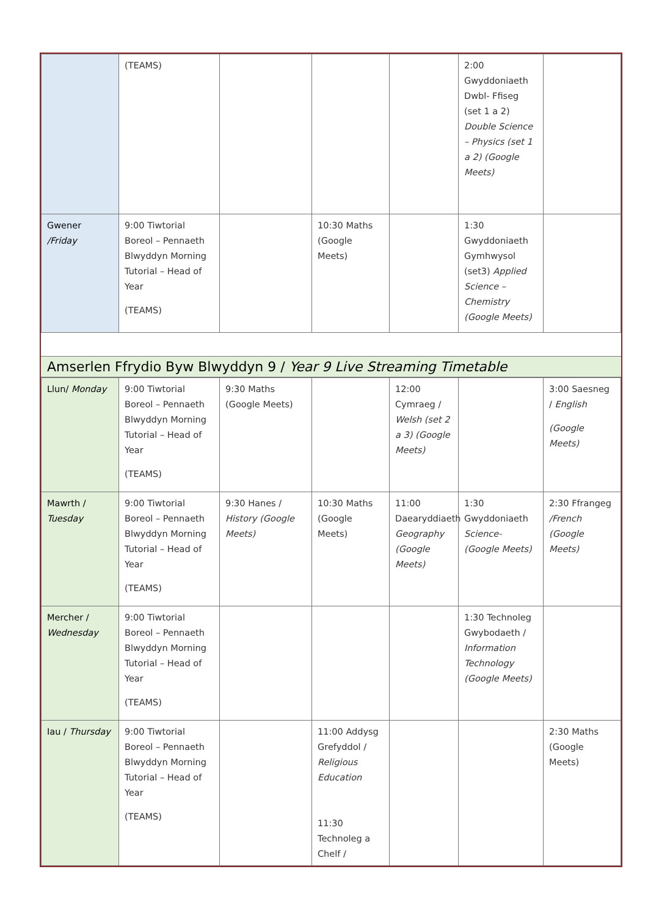| | (TEAMS) | | | | 2:00 Gwyddoniaeth Dwbl- Ffiseg (set 1 a 2) Double Science – Physics (set 1 a 2) (Google Meets) | |
| Gwener /Friday | 9:00 Tiwtorial Boreol – Pennaeth Blwyddyn Morning Tutorial – Head of Year (TEAMS) | | 10:30 Maths (Google Meets) | | 1:30 Gwyddoniaeth Gymhwysol (set3) Applied Science – Chemistry (Google Meets) | |
Amserlen Ffrydio Byw Blwyddyn 9 / Year 9 Live Streaming Timetable
| Llun/ Monday | 9:00 Tiwtorial Boreol – Pennaeth Blwyddyn Morning Tutorial – Head of Year (TEAMS) | 9:30 Maths (Google Meets) | | 12:00 Cymraeg / Welsh (set 2 a 3) (Google Meets) | | 3:00 Saesneg / English (Google Meets) |
| Mawrth / Tuesday | 9:00 Tiwtorial Boreol – Pennaeth Blwyddyn Morning Tutorial – Head of Year (TEAMS) | 9:30 Hanes / History (Google Meets) | 10:30 Maths (Google Meets) | 11:00 Daearyddiaeth Geography (Google Meets) | 1:30 Gwyddoniaeth Science- (Google Meets) | 2:30 Ffrangeg /French (Google Meets) |
| Mercher / Wednesday | 9:00 Tiwtorial Boreol – Pennaeth Blwyddyn Morning Tutorial – Head of Year (TEAMS) | | | | 1:30 Technoleg Gwybodaeth / Information Technology (Google Meets) | |
| Iau / Thursday | 9:00 Tiwtorial Boreol – Pennaeth Blwyddyn Morning Tutorial – Head of Year (TEAMS) | | 11:00 Addysg Grefyddol / Religious Education 11:30 Technoleg a Chelf / | | | 2:30 Maths (Google Meets) |